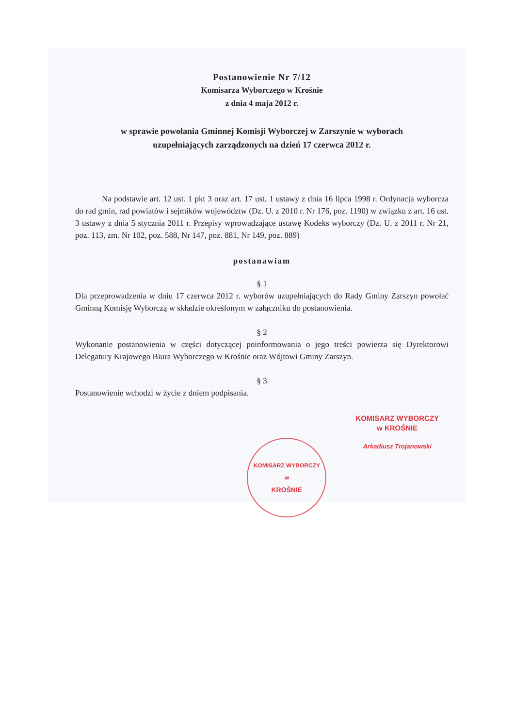Postanowienie Nr 7/12
Komisarza Wyborczego w Krośnie
z dnia 4 maja 2012 r.
w sprawie powołania Gminnej Komisji Wyborczej w Zarszynie w wyborach
uzupełniających zarządzonych na dzień 17 czerwca 2012 r.
Na podstawie art. 12 ust. 1 pkt 3 oraz art. 17 ust. 1 ustawy z dnia 16 lipca 1998 r. Ordynacja wyborcza do rad gmin, rad powiatów i sejmików województw (Dz. U. z 2010 r. Nr 176, poz. 1190) w związku z art. 16 ust. 3 ustawy z dnia 5 stycznia 2011 r. Przepisy wprowadzające ustawę Kodeks wyborczy (Dz. U. z 2011 r. Nr 21, poz. 113, zm. Nr 102, poz. 588, Nr 147, poz. 881, Nr 149, poz. 889)
postanawiam
§ 1
Dla przeprowadzenia w dniu 17 czerwca 2012 r. wyborów uzupełniających do Rady Gminy Zarszyn powołać Gminną Komisję Wyborczą w składzie określonym w załączniku do postanowienia.
§ 2
Wykonanie postanowienia w części dotyczącej poinformowania o jego treści powierza się Dyrektorowi Delegatury Krajowego Biura Wyborczego w Krośnie oraz Wójtowi Gminy Zarszyn.
§ 3
Postanowienie wchodzi w życie z dniem podpisania.
KOMISARZ WYBORCZY
w
KROŚNIE
KOMISARZ WYBORCZY
w KROŚNIE
Arkadiusz Trojanowski